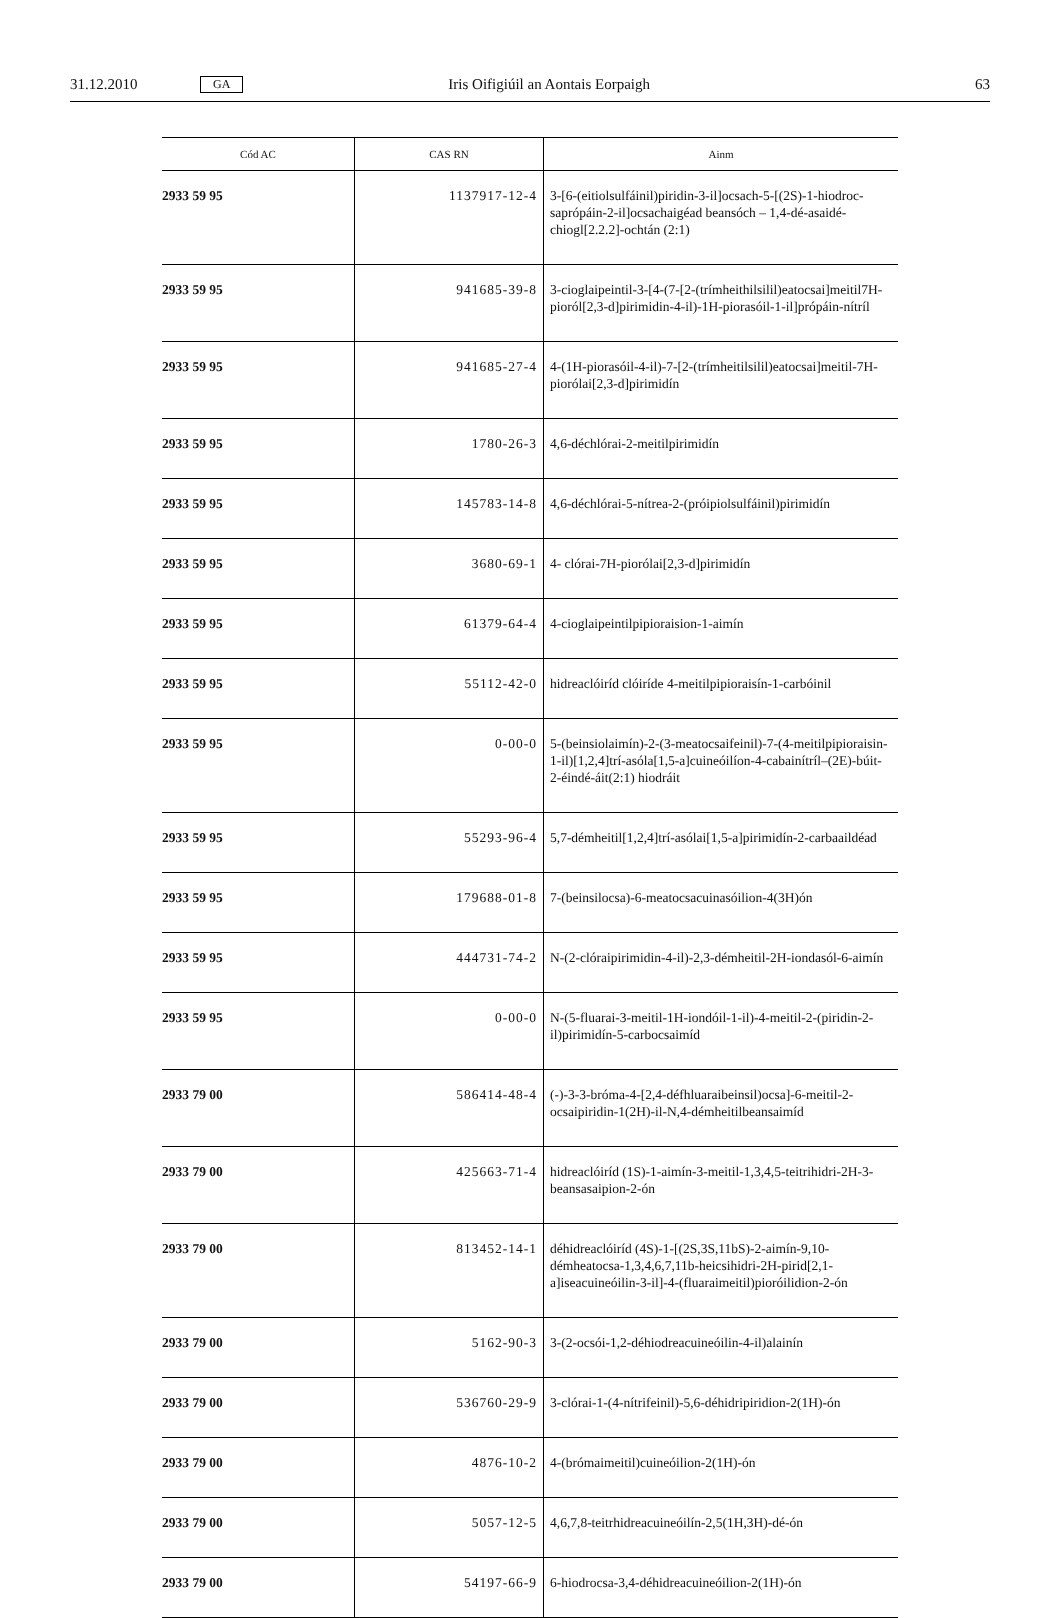31.12.2010 GA Iris Oifigiúil an Aontais Eorpaigh 63
| Cód AC | CAS RN | Ainm |
| --- | --- | --- |
| 2933 59 95 | 1137917-12-4 | 3-[6-(eitiolsulfáinil)piridin-3-il]ocsach-5-[(2S)-1-hiodroc­saprópáin-2-il]ocsachaigéad beansóch – 1,4-dé-asaidé­chiogl[2.2.2]-ochtán (2:1) |
| 2933 59 95 | 941685-39-8 | 3-cioglaipeintil-3-[4-(7-[2-(trímhei­thilsilil)eatocsai]meitil7H-pioról[2,3-d]pirimidin-4-il)-1H-piorasóil-1-il]própáin-nítríl |
| 2933 59 95 | 941685-27-4 | 4-(1H-piorasóil-4-il)-7-[2-(trímheitilsilil)eatocsai]meitil-7H-piorólai[2,3-d]pirimidín |
| 2933 59 95 | 1780-26-3 | 4,6-déchlórai-2-meitilpirimidín |
| 2933 59 95 | 145783-14-8 | 4,6-déchlórai-5-nítrea-2-(próipiolsulfáinil)pirimidín |
| 2933 59 95 | 3680-69-1 | 4- clórai-7H-piorólai[2,3-d]pirimidín |
| 2933 59 95 | 61379-64-4 | 4-cioglaipeintilpipioraision-1-aimín |
| 2933 59 95 | 55112-42-0 | hidreaclóiríd clóiríde 4-meitilpipioraisín-1-carbóinil |
| 2933 59 95 | 0-00-0 | 5-(beinsiolaimín)-2-(3-meatocsaifeinil)-7-(4-meitilpipio­raisin-1-il)[1,2,4]trí-asóla[1,5-a]cuineóilíon-4-cabainítríl–(2E)-búit-2-éindé-áit(2:1) hiodráit |
| 2933 59 95 | 55293-96-4 | 5,7-démheitil[1,2,4]trí-asólai[1,5-a]pirimidín-2-carba­aildéad |
| 2933 59 95 | 179688-01-8 | 7-(beinsilocsa)-6-meatocsacuinasóilion-4(3H)ón |
| 2933 59 95 | 444731-74-2 | N-(2-clóraipirimidin-4-il)-2,3-démheitil-2H-iondasól-6-aimín |
| 2933 59 95 | 0-00-0 | N-(5-fluarai-3-meitil-1H-iondóil-1-il)-4-meitil-2-(piridin-2-il)pirimidín-5-carbocsaimíd |
| 2933 79 00 | 586414-48-4 | (-)-3-3-bróma-4-[2,4-défhluaraibeinsil)ocsa]-6-meitil-2-ocsaipiridin-1(2H)-il-N,4-démheitilbeansaimíd |
| 2933 79 00 | 425663-71-4 | hidreaclóiríd (1S)-1-aimín-3-meitil-1,3,4,5-teitrihidri-2H-3-beansasaipion-2-ón |
| 2933 79 00 | 813452-14-1 | déhidreaclóiríd (4S)-1-[(2S,3S,11bS)-2-aimín-9,10-démheatocsa-1,3,4,6,7,11b-heicsihidri-2H-pirid[2,1-a]iseacuineóilin-3-il]-4-(fluaraimeitil)pioróilidion-2-ón |
| 2933 79 00 | 5162-90-3 | 3-(2-ocsói-1,2-déhiodreacuineóilin-4-il)alainín |
| 2933 79 00 | 536760-29-9 | 3-clórai-1-(4-nítrifeinil)-5,6-déhidripiridion-2(1H)-ón |
| 2933 79 00 | 4876-10-2 | 4-(brómaimeitil)cuineóilion-2(1H)-ón |
| 2933 79 00 | 5057-12-5 | 4,6,7,8-teitrhidreacuineóilín-2,5(1H,3H)-dé-ón |
| 2933 79 00 | 54197-66-9 | 6-hiodrocsa-3,4-déhidreacuineóilion-2(1H)-ón |